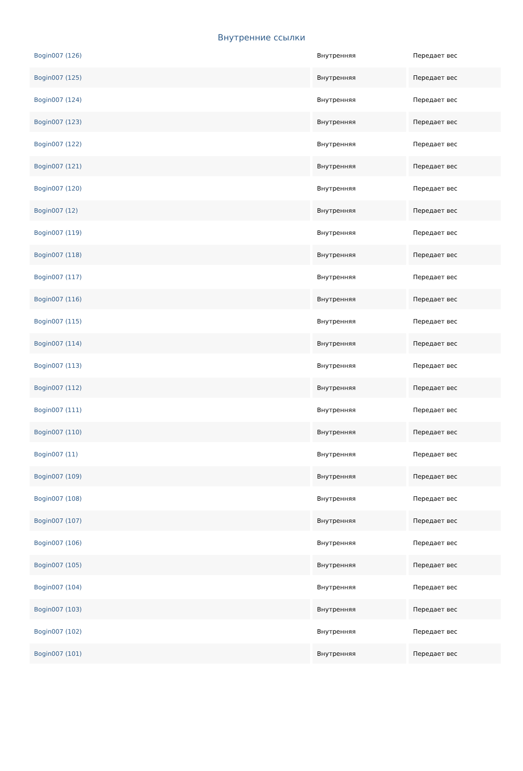Внутренние ссылки
| Bogin007 (126) | Внутренняя | Передает вес |
| Bogin007 (125) | Внутренняя | Передает вес |
| Bogin007 (124) | Внутренняя | Передает вес |
| Bogin007 (123) | Внутренняя | Передает вес |
| Bogin007 (122) | Внутренняя | Передает вес |
| Bogin007 (121) | Внутренняя | Передает вес |
| Bogin007 (120) | Внутренняя | Передает вес |
| Bogin007 (12) | Внутренняя | Передает вес |
| Bogin007 (119) | Внутренняя | Передает вес |
| Bogin007 (118) | Внутренняя | Передает вес |
| Bogin007 (117) | Внутренняя | Передает вес |
| Bogin007 (116) | Внутренняя | Передает вес |
| Bogin007 (115) | Внутренняя | Передает вес |
| Bogin007 (114) | Внутренняя | Передает вес |
| Bogin007 (113) | Внутренняя | Передает вес |
| Bogin007 (112) | Внутренняя | Передает вес |
| Bogin007 (111) | Внутренняя | Передает вес |
| Bogin007 (110) | Внутренняя | Передает вес |
| Bogin007 (11) | Внутренняя | Передает вес |
| Bogin007 (109) | Внутренняя | Передает вес |
| Bogin007 (108) | Внутренняя | Передает вес |
| Bogin007 (107) | Внутренняя | Передает вес |
| Bogin007 (106) | Внутренняя | Передает вес |
| Bogin007 (105) | Внутренняя | Передает вес |
| Bogin007 (104) | Внутренняя | Передает вес |
| Bogin007 (103) | Внутренняя | Передает вес |
| Bogin007 (102) | Внутренняя | Передает вес |
| Bogin007 (101) | Внутренняя | Передает вес |